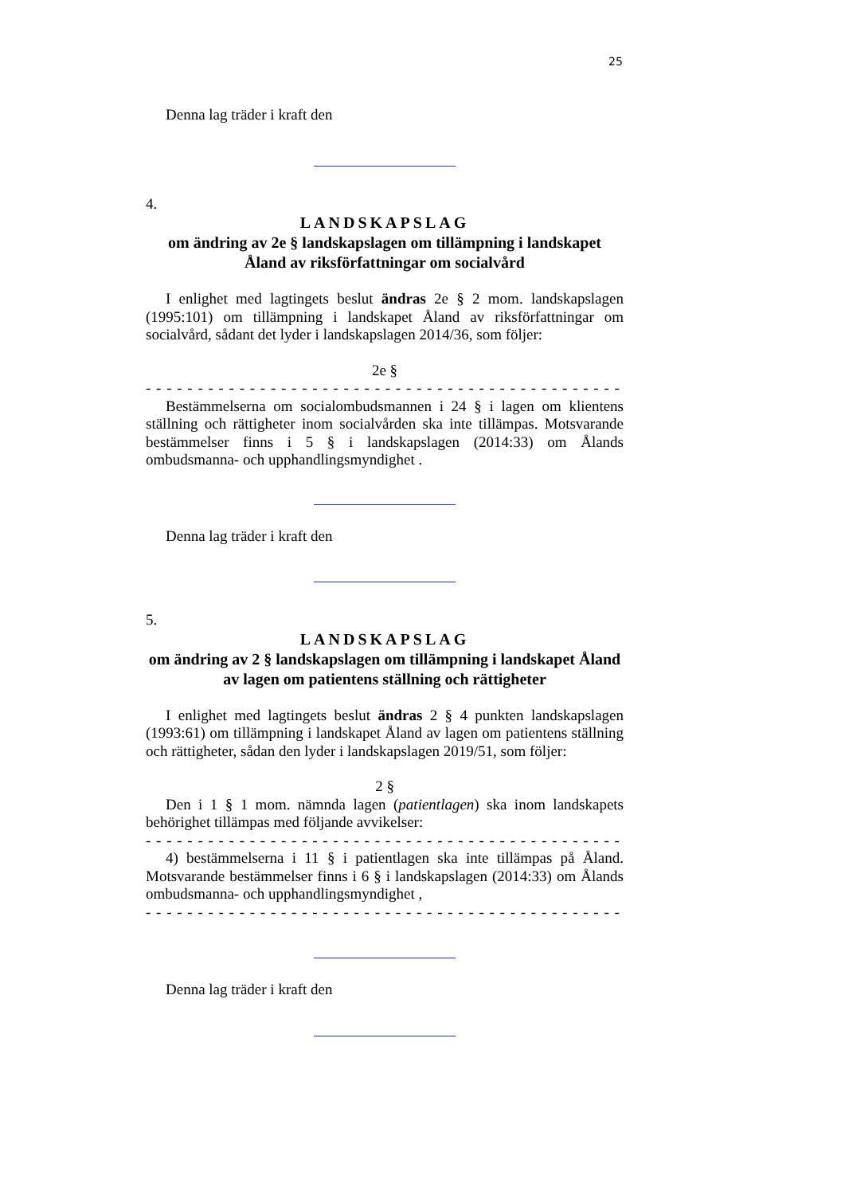25
Denna lag träder i kraft den
4.
LANDSKAPSLAG
om ändring av 2e § landskapslagen om tillämpning i landskapet Åland av riksförfattningar om socialvård
I enlighet med lagtingets beslut ändras 2e § 2 mom. landskapslagen (1995:101) om tillämpning i landskapet Åland av riksförfattningar om socialvård, sådant det lyder i landskapslagen 2014/36, som följer:
2e §
- - - - - - - - - - - - - - - - - - - - - - - - - - - - - - - - - - - - - - - - - - - - - - - - - - - -
Bestämmelserna om socialombudsmannen i 24 § i lagen om klientens ställning och rättigheter inom socialvården ska inte tillämpas. Motsvarande bestämmelser finns i 5 § i landskapslagen (2014:33) om Ålands ombudsmanna- och upphandlingsmyndighet .
Denna lag träder i kraft den
5.
LANDSKAPSLAG
om ändring av 2 § landskapslagen om tillämpning i landskapet Åland av lagen om patientens ställning och rättigheter
I enlighet med lagtingets beslut ändras 2 § 4 punkten landskapslagen (1993:61) om tillämpning i landskapet Åland av lagen om patientens ställning och rättigheter, sådan den lyder i landskapslagen 2019/51, som följer:
2 §
Den i 1 § 1 mom. nämnda lagen (patientlagen) ska inom landskapets behörighet tillämpas med följande avvikelser:
- - - - - - - - - - - - - - - - - - - - - - - - - - - - - - - - - - - - - - - - - - - - - - - - - - - -
4) bestämmelserna i 11 § i patientlagen ska inte tillämpas på Åland. Motsvarande bestämmelser finns i 6 § i landskapslagen (2014:33) om Ålands ombudsmanna- och upphandlingsmyndighet ,
- - - - - - - - - - - - - - - - - - - - - - - - - - - - - - - - - - - - - - - - - - - - - - - - - - - -
Denna lag träder i kraft den